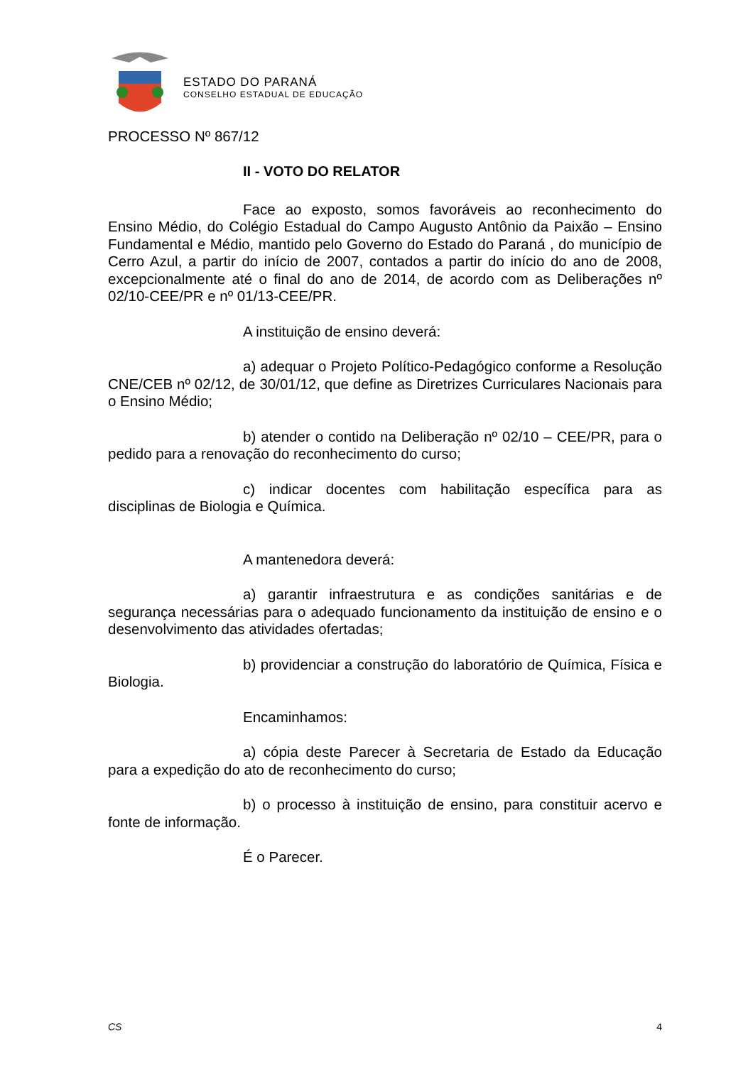ESTADO DO PARANÁ
CONSELHO ESTADUAL DE EDUCAÇÃO
PROCESSO Nº 867/12
II - VOTO DO RELATOR
Face ao exposto, somos favoráveis ao reconhecimento do Ensino Médio, do Colégio Estadual do Campo Augusto Antônio da Paixão – Ensino Fundamental e Médio, mantido pelo Governo do Estado do Paraná , do município de Cerro Azul, a partir do início de 2007, contados a partir do início do ano de 2008, excepcionalmente até o final do ano de 2014, de acordo com as Deliberações nº 02/10-CEE/PR e nº 01/13-CEE/PR.
A instituição de ensino deverá:
a) adequar o Projeto Político-Pedagógico conforme a Resolução CNE/CEB nº 02/12, de 30/01/12, que define as Diretrizes Curriculares Nacionais para o Ensino Médio;
b) atender o contido na Deliberação nº 02/10 – CEE/PR, para o pedido para a renovação do reconhecimento do curso;
c) indicar docentes com habilitação específica para as disciplinas de Biologia e Química.
A mantenedora deverá:
a) garantir infraestrutura e as condições sanitárias e de segurança necessárias para o adequado funcionamento da instituição de ensino e o desenvolvimento das atividades ofertadas;
b) providenciar a construção do laboratório de Química, Física e Biologia.
Encaminhamos:
a) cópia deste Parecer à Secretaria de Estado da Educação para a expedição do ato de reconhecimento do curso;
b) o processo à instituição de ensino, para constituir acervo e fonte de informação.
É o Parecer.
CS 4